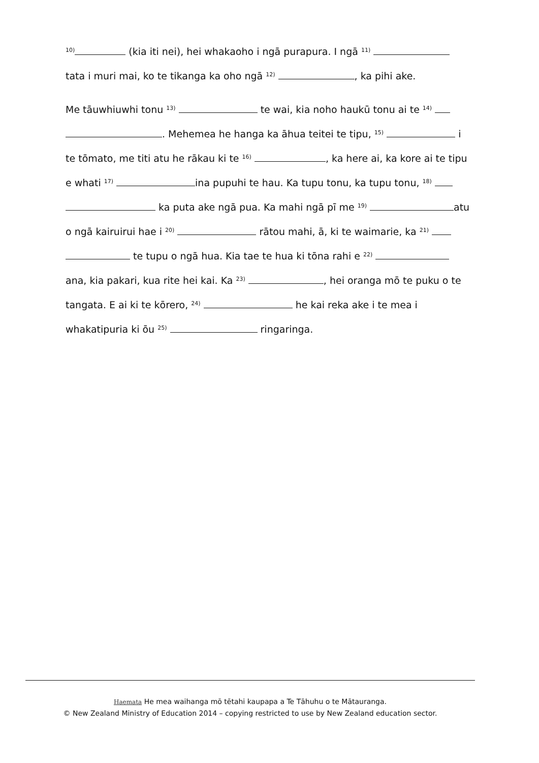<sup>10)</sup> (kia iti nei), hei whakaoho i ngā purapura. I ngā <sup>11)</sup>
tata i muri mai, ko te tikanga ka oho ngā <sup>12)</sup> , ka pihi ake.
Me tāuwhiuwhi tonu <sup>13)</sup> te wai, kia noho haukū tonu ai te <sup>14)</sup>
. Mehemea he hanga ka āhua teitei te tipu, <sup>15)</sup> i
te tōmato, me titi atu he rākau ki te <sup>16)</sup> , ka here ai, ka kore ai te tipu
e whati <sup>17)</sup> ina pupuhi te hau. Ka tupu tonu, ka tupu tonu, <sup>18)</sup>
ka puta ake ngā pua. Ka mahi ngā pī me <sup>19)</sup> atu
o ngā kairuirui hae i <sup>20)</sup> rātou mahi, ā, ki te waimarie, ka <sup>21)</sup>
te tupu o ngā hua. Kia tae te hua ki tōna rahi e <sup>22)</sup>
ana, kia pakari, kua rite hei kai. Ka <sup>23)</sup> , hei oranga mō te puku o te
tangata. E ai ki te kōrero, <sup>24)</sup> he kai reka ake i te mea i
whakatipuria ki ōu <sup>25)</sup> ringaringa.
Haemata He mea waihanga mō tētahi kaupapa a Te Tāhuhu o te Mātauranga.
© New Zealand Ministry of Education 2014 – copying restricted to use by New Zealand education sector.